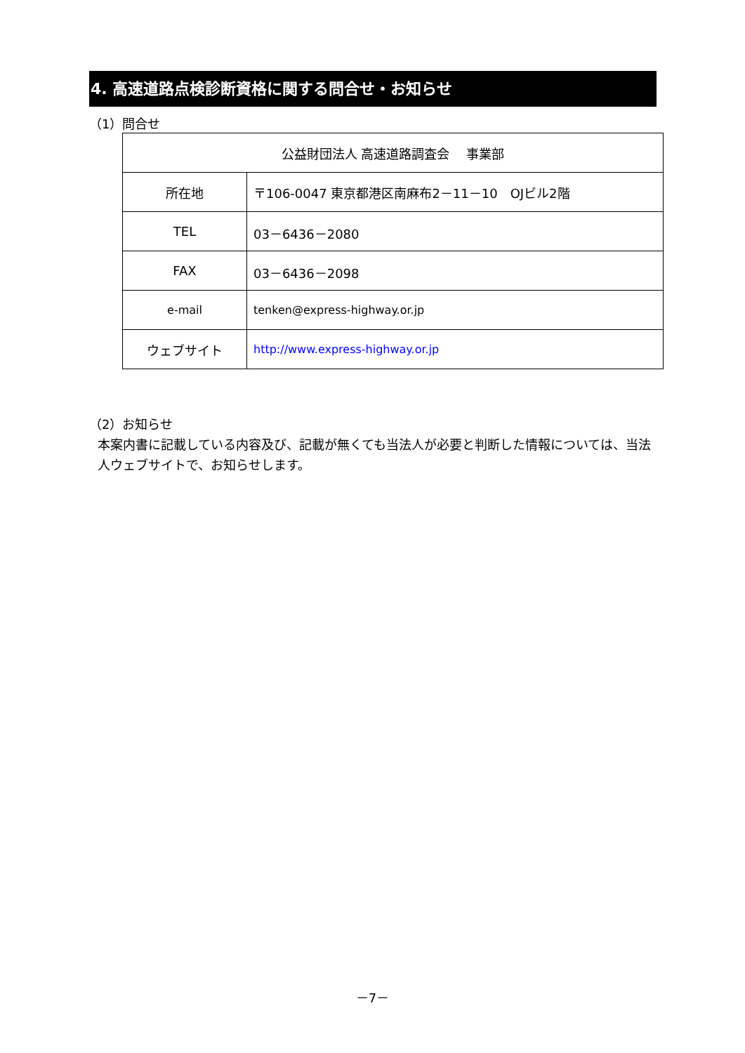4. 高速道路点検診断資格に関する問合せ・お知らせ
（1）問合せ
| 公益財団法人 高速道路調査会 事業部 | |
| 所在地 | 〒106-0047 東京都港区南麻布2－11－10 OJビル2階 |
| TEL | 03－6436－2080 |
| FAX | 03－6436－2098 |
| e-mail | tenken@express-highway.or.jp |
| ウェブサイト | http://www.express-highway.or.jp |
（2）お知らせ
本案内書に記載している内容及び、記載が無くても当法人が必要と判断した情報については、当法人ウェブサイトで、お知らせします。
－7－